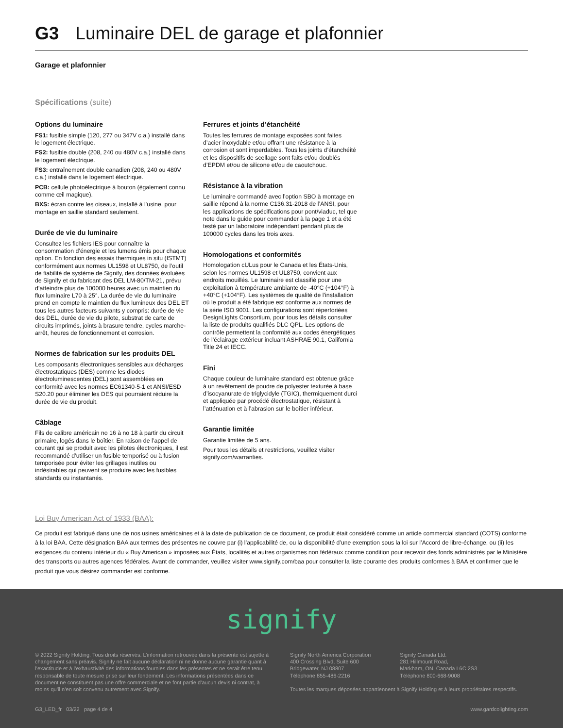G3 Luminaire DEL de garage et plafonnier
Garage et plafonnier
Spécifications (suite)
Options du luminaire
FS1: fusible simple (120, 277 ou 347V c.a.) installé dans le logement électrique.
FS2: fusible double (208, 240 ou 480V c.a.) installé dans le logement électrique.
FS3: entraînement double canadien (208, 240 ou 480V c.a.) installé dans le logement électrique.
PCB: cellule photoélectrique à bouton (également connu comme œil magique).
BXS: écran contre les oiseaux, installé à l’usine, pour montage en saillie standard seulement.
Durée de vie du luminaire
Consultez les fichiers IES pour connaître la consommation d’énergie et les lumens émis pour chaque option. En fonction des essais thermiques in situ (ISTMT) conformément aux normes UL1598 et UL8750, de l’outil de fiabilité de système de Signify, des données évoluées de Signify et du fabricant des DEL LM-80/TM-21, prévu d’atteindre plus de 100000 heures avec un maintien du flux luminaire L70 à 25°. La durée de vie du luminaire prend en compte le maintien du flux lumineux des DEL ET tous les autres facteurs suivants y compris: durée de vie des DEL, durée de vie du pilote, substrat de carte de circuits imprimés, joints à brasure tendre, cycles marche-arrêt, heures de fonctionnement et corrosion.
Normes de fabrication sur les produits DEL
Les composants électroniques sensibles aux décharges électrostatiques (DES) comme les diodes électroluminescentes (DEL) sont assemblées en conformité avec les normes EC61340-5-1 et ANSI/ESD S20.20 pour éliminer les DES qui pourraient réduire la durée de vie du produit.
Câblage
Fils de calibre américain no 16 à no 18 à partir du circuit primaire, logés dans le boîtier. En raison de l’appel de courant qui se produit avec les pilotes électroniques, il est recommandé d’utiliser un fusible temporisé ou à fusion temporisée pour éviter les grillages inutiles ou indésirables qui peuvent se produire avec les fusibles standards ou instantanés.
Ferrures et joints d’étanchéité
Toutes les ferrures de montage exposées sont faites d’acier inoxydable et/ou offrant une résistance à la corrosion et sont imperdables. Tous les joints d’étanchéité et les dispositifs de scellage sont faits et/ou doublés d’EPDM et/ou de silicone et/ou de caoutchouc.
Résistance à la vibration
Le luminaire commandé avec l’option SBO à montage en saillie répond à la norme C136.31-2018 de l’ANSI, pour les applications de spécifications pour pont/viaduc, tel que note dans le guide pour commander à la page 1 et a été testé par un laboratoire indépendant pendant plus de 100000 cycles dans les trois axes.
Homologations et conformités
Homologation cULus pour le Canada et les États-Unis, selon les normes UL1598 et UL8750, convient aux endroits mouillés. Le luminaire est classifié pour une exploitation à température ambiante de -40°C (+104°F) à +40°C (+104°F). Les systèmes de qualité de l’installation où le produit a été fabrique est conforme aux normes de la série ISO 9001. Les configurations sont répertoriées DesignLights Consortium, pour tous les détails consulter la liste de produits qualifiés DLC QPL. Les options de contrôle permettent la conformité aux codes énergétiques de l'éclairage extérieur incluant ASHRAE 90.1, California Title 24 et IECC.
Fini
Chaque couleur de luminaire standard est obtenue grâce à un revêtement de poudre de polyester texturée à base d’isocyanurate de triglycidyle (TGIC), thermiquement durci et appliquée par procédé électrostatique, résistant à l’atténuation et à l’abrasion sur le boîtier inférieur.
Garantie limitée
Garantie limitée de 5 ans.
Pour tous les détails et restrictions, veuillez visiter signify.com/warranties.
Loi Buy American Act of 1933 (BAA):
Ce produit est fabriqué dans une de nos usines américaines et à la date de publication de ce document, ce produit était considéré comme un article commercial standard (COTS) conforme à la loi BAA. Cette désignation BAA aux termes des présentes ne couvre par (i) l’applicabilité de, ou la disponibilité d’une exemption sous la loi sur l’Accord de libre-échange, ou (ii) les exigences du contenu intérieur du « Buy American » imposées aux États, localités et autres organismes non fédéraux comme condition pour recevoir des fonds administrés par le Ministère des transports ou autres agences fédérales. Avant de commander, veuillez visiter www.signify.com/baa pour consulter la liste courante des produits conformes à BAA et confirmer que le produit que vous désirez commander est conforme.
signify
© 2022 Signify Holding. Tous droits réservés. L’information retrouvée dans la présente est sujette à changement sans préavis. Signify ne fait aucune déclaration ni ne donne aucune garantie quant à l’exactitude et à l’exhaustivité des informations fournies dans les présentes et ne serait être tenu responsable de toute mesure prise sur leur fondement. Les informations présentées dans ce document ne constituent pas une offre commerciale et ne font partie d’aucun devis ni contrat, à moins qu’il n’en soit convenu autrement avec Signify.
Signify North America Corporation
400 Crossing Blvd, Suite 600
Bridgewater, NJ 08807
Téléphone 855-486-2216
Signify Canada Ltd.
281 Hillmount Road,
Markham, ON, Canada L6C 2S3
Téléphone 800-668-9008
Toutes les marques déposées appartiennent à Signify Holding et à leurs propriétaires respectifs.
G3_LED_fr 03/22 page 4 de 4 www.gardcolighting.com